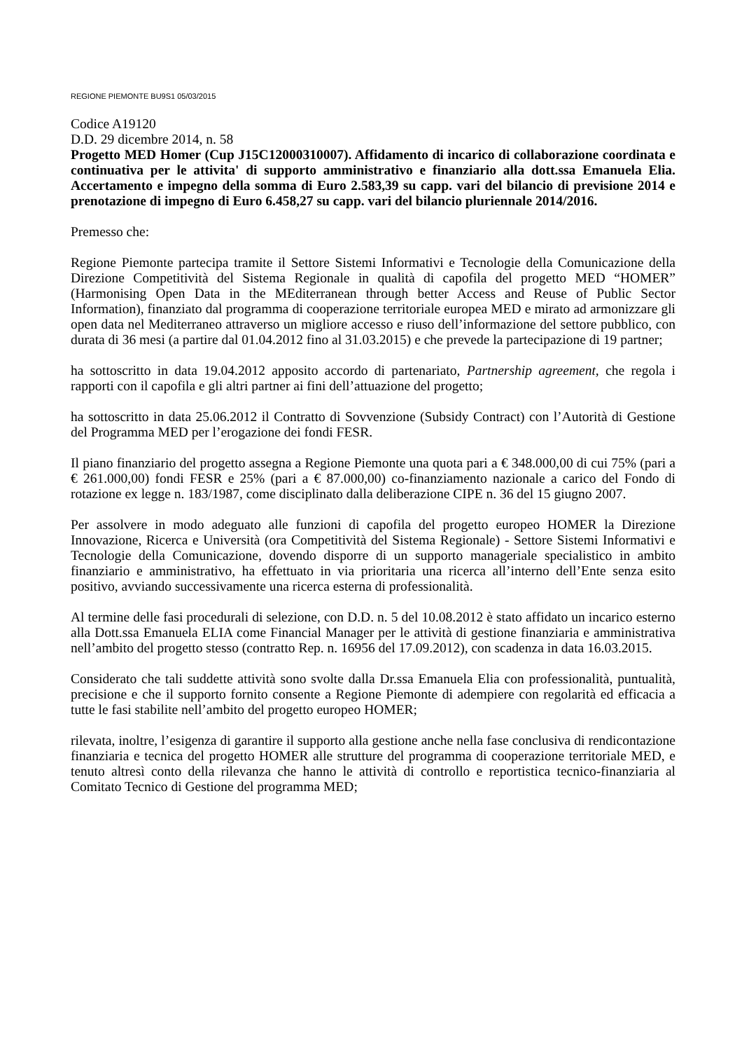REGIONE PIEMONTE BU9S1 05/03/2015
Codice A19120
D.D. 29 dicembre 2014, n. 58
Progetto MED Homer (Cup J15C12000310007). Affidamento di incarico di collaborazione coordinata e continuativa per le attivita' di supporto amministrativo e finanziario alla dott.ssa Emanuela Elia. Accertamento e impegno della somma di Euro 2.583,39 su capp. vari del bilancio di previsione 2014 e prenotazione di impegno di Euro 6.458,27 su capp. vari del bilancio pluriennale 2014/2016.
Premesso che:
Regione Piemonte partecipa tramite il Settore Sistemi Informativi e Tecnologie della Comunicazione della Direzione Competitività del Sistema Regionale in qualità di capofila del progetto MED “HOMER” (Harmonising Open Data in the MEditerranean through better Access and Reuse of Public Sector Information), finanziato dal programma di cooperazione territoriale europea MED e mirato ad armonizzare gli open data nel Mediterraneo attraverso un migliore accesso e riuso dell’informazione del settore pubblico, con durata di 36 mesi (a partire dal 01.04.2012 fino al 31.03.2015) e che prevede la partecipazione di 19 partner;
ha sottoscritto in data 19.04.2012 apposito accordo di partenariato, Partnership agreement, che regola i rapporti con il capofila e gli altri partner ai fini dell’attuazione del progetto;
ha sottoscritto in data 25.06.2012 il Contratto di Sovvenzione (Subsidy Contract) con l’Autorità di Gestione del Programma MED per l’erogazione dei fondi FESR.
Il piano finanziario del progetto assegna a Regione Piemonte una quota pari a € 348.000,00 di cui 75% (pari a € 261.000,00) fondi FESR e 25% (pari a € 87.000,00) co-finanziamento nazionale a carico del Fondo di rotazione ex legge n. 183/1987, come disciplinato dalla deliberazione CIPE n. 36 del 15 giugno 2007.
Per assolvere in modo adeguato alle funzioni di capofila del progetto europeo HOMER la Direzione Innovazione, Ricerca e Università (ora Competitività del Sistema Regionale) - Settore Sistemi Informativi e Tecnologie della Comunicazione, dovendo disporre di un supporto manageriale specialistico in ambito finanziario e amministrativo, ha effettuato in via prioritaria una ricerca all’interno dell’Ente senza esito positivo, avviando successivamente una ricerca esterna di professionalità.
Al termine delle fasi procedurali di selezione, con D.D. n. 5 del 10.08.2012 è stato affidato un incarico esterno alla Dott.ssa Emanuela ELIA come Financial Manager per le attività di gestione finanziaria e amministrativa nell’ambito del progetto stesso (contratto Rep. n. 16956 del 17.09.2012), con scadenza in data 16.03.2015.
Considerato che tali suddette attività sono svolte dalla Dr.ssa Emanuela Elia con professionalità, puntualità, precisione e che il supporto fornito consente a Regione Piemonte di adempiere con regolarità ed efficacia a tutte le fasi stabilite nell’ambito del progetto europeo HOMER;
rilevata, inoltre, l’esigenza di garantire il supporto alla gestione anche nella fase conclusiva di rendicontazione finanziaria e tecnica del progetto HOMER alle strutture del programma di cooperazione territoriale MED, e tenuto altresì conto della rilevanza che hanno le attività di controllo e reportistica tecnico-finanziaria al Comitato Tecnico di Gestione del programma MED;